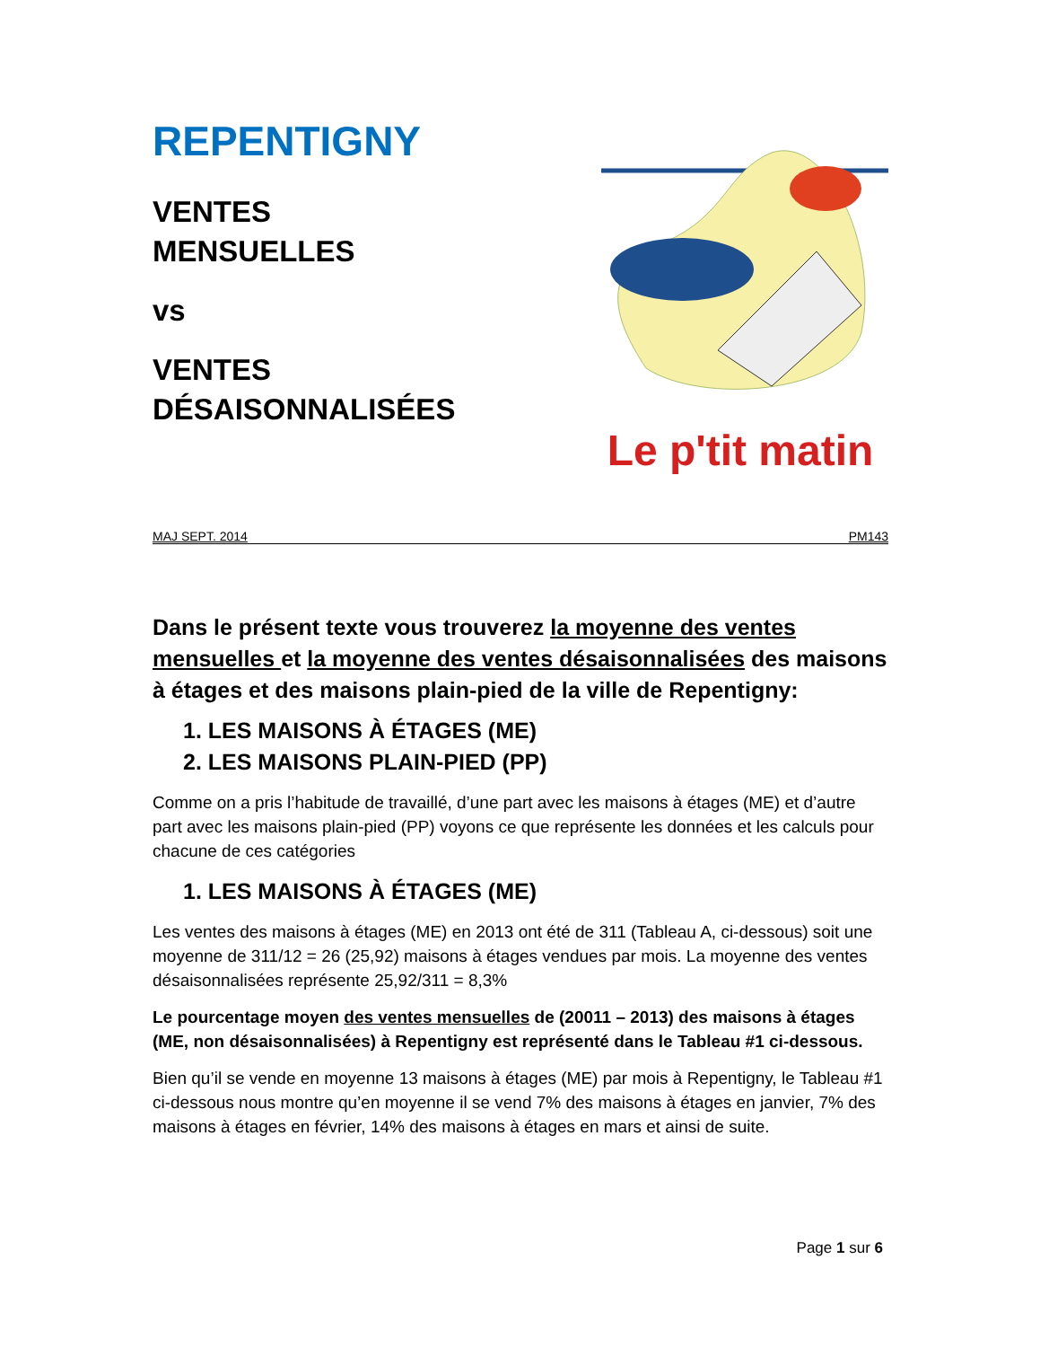REPENTIGNY
VENTES
MENSUELLES
vs
VENTES
DÉSAISONNALISÉES
Le p'tit matin
MAJ SEPT. 2014 PM143
Dans le présent texte vous trouverez la moyenne des ventes mensuelles et la moyenne des ventes désaisonnalisées des maisons à étages et des maisons plain-pied de la ville de Repentigny:
1. LES MAISONS À ÉTAGES (ME)
2. LES MAISONS PLAIN-PIED (PP)
Comme on a pris l’habitude de travaillé, d’une part avec les maisons à étages (ME) et d’autre part avec les maisons plain-pied (PP) voyons ce que représente les données et les calculs pour chacune de ces catégories
1. LES MAISONS À ÉTAGES (ME)
Les ventes des maisons à étages (ME) en 2013 ont été de 311 (Tableau A, ci-dessous) soit une moyenne de 311/12 = 26 (25,92) maisons à étages vendues par mois. La moyenne des ventes désaisonnalisées représente 25,92/311 = 8,3%
Le pourcentage moyen des ventes mensuelles de (20011 – 2013) des maisons à étages (ME, non désaisonnalisées) à Repentigny est représenté dans le Tableau #1 ci-dessous.
Bien qu’il se vende en moyenne 13 maisons à étages (ME) par mois à Repentigny, le Tableau #1 ci-dessous nous montre qu’en moyenne il se vend 7% des maisons à étages en janvier, 7% des maisons à étages en février, 14% des maisons à étages en mars et ainsi de suite.
Page 1 sur 6